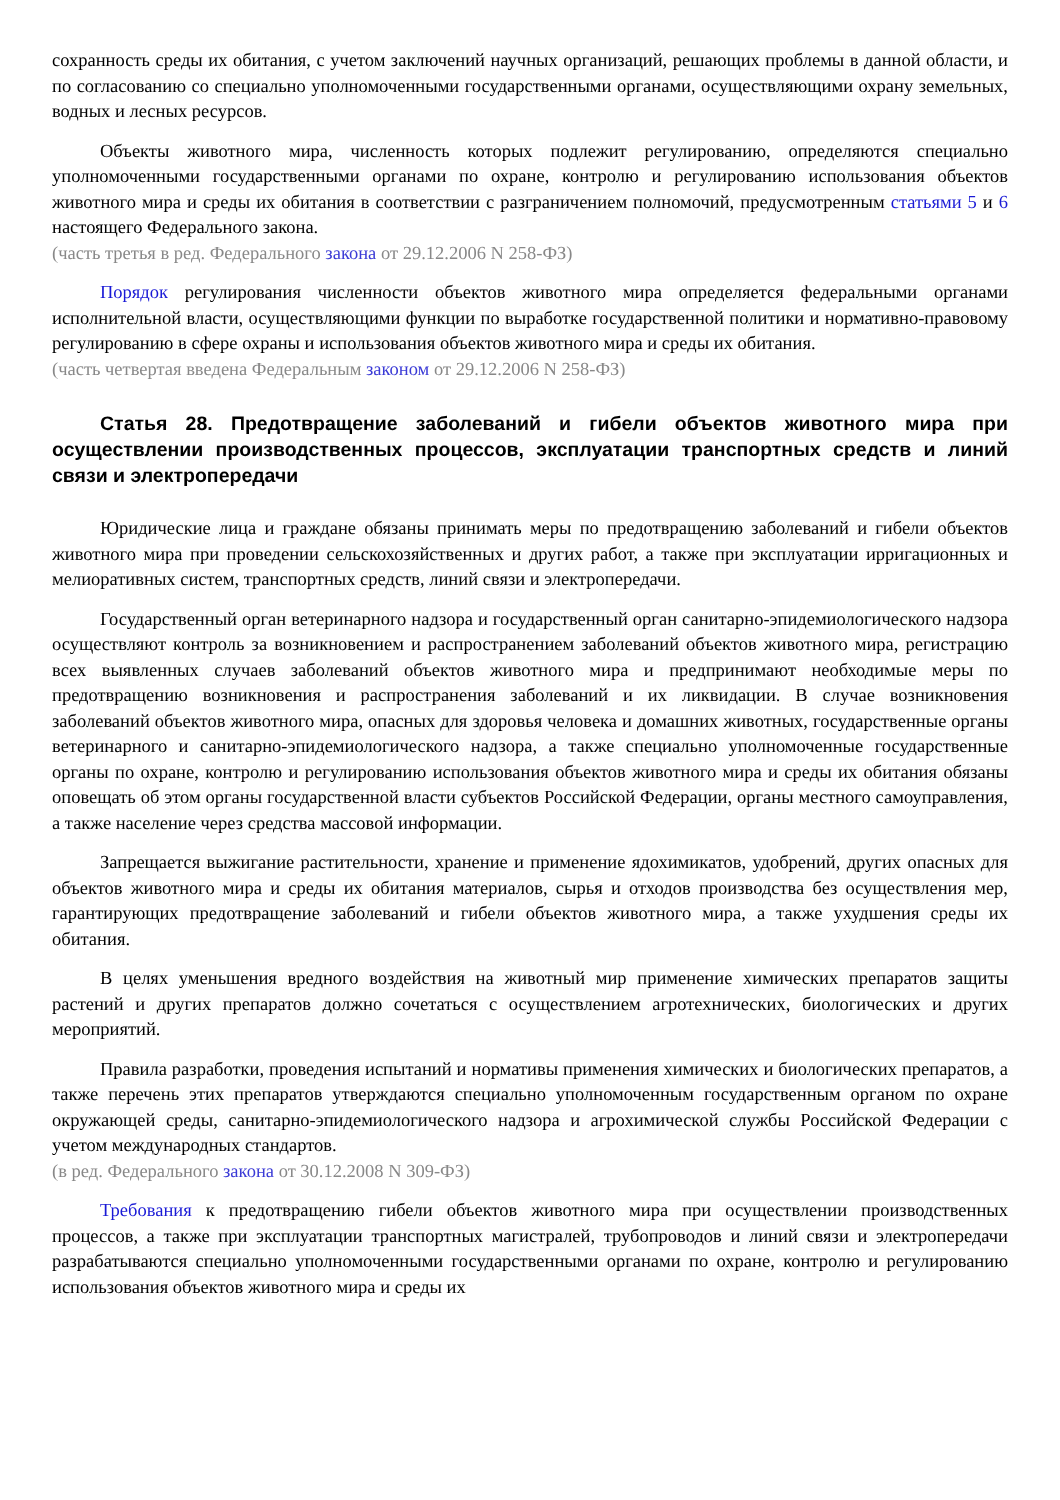сохранность среды их обитания, с учетом заключений научных организаций, решающих проблемы в данной области, и по согласованию со специально уполномоченными государственными органами, осуществляющими охрану земельных, водных и лесных ресурсов.
Объекты животного мира, численность которых подлежит регулированию, определяются специально уполномоченными государственными органами по охране, контролю и регулированию использования объектов животного мира и среды их обитания в соответствии с разграничением полномочий, предусмотренным статьями 5 и 6 настоящего Федерального закона.
(часть третья в ред. Федерального закона от 29.12.2006 N 258-ФЗ)
Порядок регулирования численности объектов животного мира определяется федеральными органами исполнительной власти, осуществляющими функции по выработке государственной политики и нормативно-правовому регулированию в сфере охраны и использования объектов животного мира и среды их обитания.
(часть четвертая введена Федеральным законом от 29.12.2006 N 258-ФЗ)
Статья 28. Предотвращение заболеваний и гибели объектов животного мира при осуществлении производственных процессов, эксплуатации транспортных средств и линий связи и электропередачи
Юридические лица и граждане обязаны принимать меры по предотвращению заболеваний и гибели объектов животного мира при проведении сельскохозяйственных и других работ, а также при эксплуатации ирригационных и мелиоративных систем, транспортных средств, линий связи и электропередачи.
Государственный орган ветеринарного надзора и государственный орган санитарно-эпидемиологического надзора осуществляют контроль за возникновением и распространением заболеваний объектов животного мира, регистрацию всех выявленных случаев заболеваний объектов животного мира и предпринимают необходимые меры по предотвращению возникновения и распространения заболеваний и их ликвидации. В случае возникновения заболеваний объектов животного мира, опасных для здоровья человека и домашних животных, государственные органы ветеринарного и санитарно-эпидемиологического надзора, а также специально уполномоченные государственные органы по охране, контролю и регулированию использования объектов животного мира и среды их обитания обязаны оповещать об этом органы государственной власти субъектов Российской Федерации, органы местного самоуправления, а также население через средства массовой информации.
Запрещается выжигание растительности, хранение и применение ядохимикатов, удобрений, других опасных для объектов животного мира и среды их обитания материалов, сырья и отходов производства без осуществления мер, гарантирующих предотвращение заболеваний и гибели объектов животного мира, а также ухудшения среды их обитания.
В целях уменьшения вредного воздействия на животный мир применение химических препаратов защиты растений и других препаратов должно сочетаться с осуществлением агротехнических, биологических и других мероприятий.
Правила разработки, проведения испытаний и нормативы применения химических и биологических препаратов, а также перечень этих препаратов утверждаются специально уполномоченным государственным органом по охране окружающей среды, санитарно-эпидемиологического надзора и агрохимической службы Российской Федерации с учетом международных стандартов.
(в ред. Федерального закона от 30.12.2008 N 309-ФЗ)
Требования к предотвращению гибели объектов животного мира при осуществлении производственных процессов, а также при эксплуатации транспортных магистралей, трубопроводов и линий связи и электропередачи разрабатываются специально уполномоченными государственными органами по охране, контролю и регулированию использования объектов животного мира и среды их